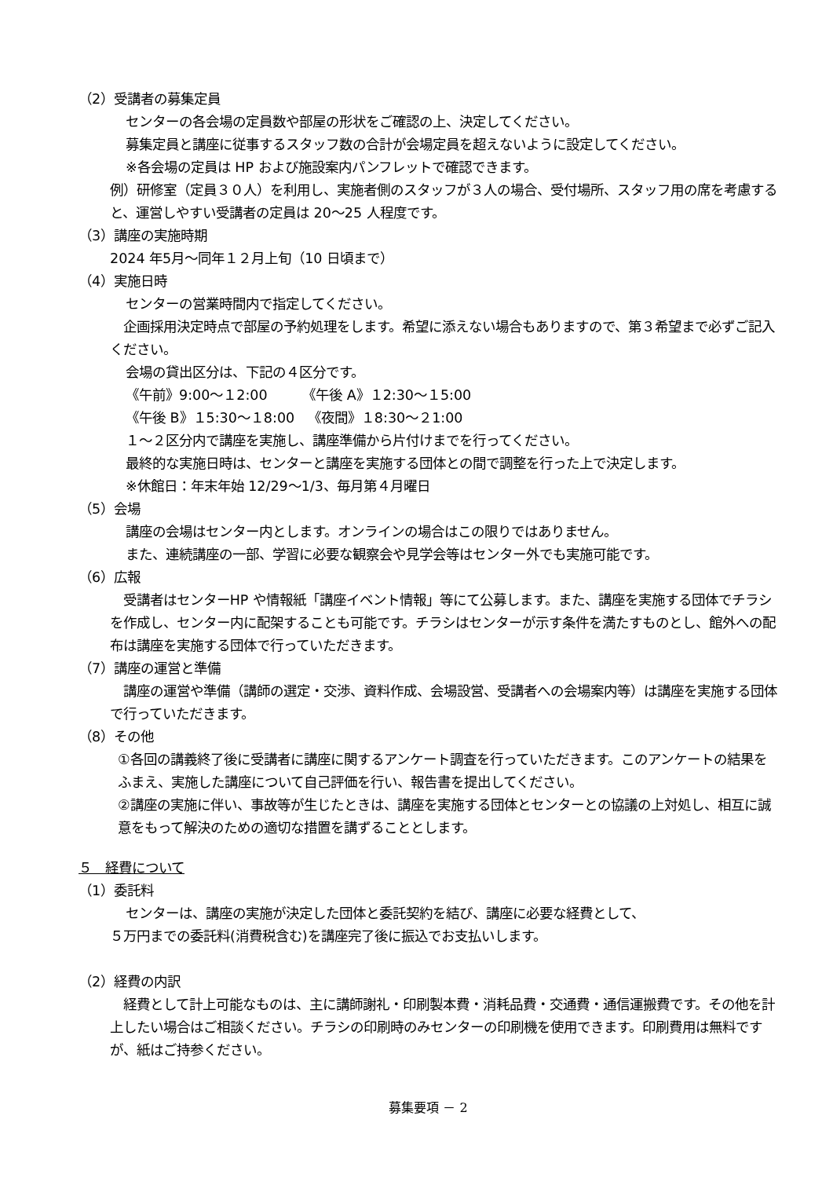（2）受講者の募集定員
センターの各会場の定員数や部屋の形状をご確認の上、決定してください。
募集定員と講座に従事するスタッフ数の合計が会場定員を超えないように設定してください。
※各会場の定員は HP および施設案内パンフレットで確認できます。
例）研修室（定員３０人）を利用し、実施者側のスタッフが３人の場合、受付場所、スタッフ用の席を考慮すると、運営しやすい受講者の定員は 20〜25 人程度です。
（3）講座の実施時期
2024 年5月〜同年１２月上旬（10 日頃まで）
（4）実施日時
センターの営業時間内で指定してください。
企画採用決定時点で部屋の予約処理をします。希望に添えない場合もありますので、第３希望まで必ずご記入ください。
会場の貸出区分は、下記の４区分です。
《午前》9:00〜１2:00 《午後 A》１2:30〜１5:00
《午後 B》１5:30〜１8:00 《夜間》１8:30〜２1:00
１〜２区分内で講座を実施し、講座準備から片付けまでを行ってください。
最終的な実施日時は、センターと講座を実施する団体との間で調整を行った上で決定します。
※休館日：年末年始 12/29〜1/3、毎月第４月曜日
（5）会場
講座の会場はセンター内とします。オンラインの場合はこの限りではありません。
また、連続講座の一部、学習に必要な観察会や見学会等はセンター外でも実施可能です。
（6）広報
受講者はセンターHP や情報紙「講座イベント情報」等にて公募します。また、講座を実施する団体でチラシを作成し、センター内に配架することも可能です。チラシはセンターが示す条件を満たすものとし、館外への配布は講座を実施する団体で行っていただきます。
（7）講座の運営と準備
講座の運営や準備（講師の選定・交渉、資料作成、会場設営、受講者への会場案内等）は講座を実施する団体で行っていただきます。
（8）その他
①各回の講義終了後に受講者に講座に関するアンケート調査を行っていただきます。このアンケートの結果をふまえ、実施した講座について自己評価を行い、報告書を提出してください。
②講座の実施に伴い、事故等が生じたときは、講座を実施する団体とセンターとの協議の上対処し、相互に誠意をもって解決のための適切な措置を講ずることとします。
５　経費について
（1）委託料
センターは、講座の実施が決定した団体と委託契約を結び、講座に必要な経費として、
５万円までの委託料(消費税含む)を講座完了後に振込でお支払いします。
（2）経費の内訳
経費として計上可能なものは、主に講師謝礼・印刷製本費・消耗品費・交通費・通信運搬費です。その他を計上したい場合はご相談ください。チラシの印刷時のみセンターの印刷機を使用できます。印刷費用は無料ですが、紙はご持参ください。
募集要項 － 2